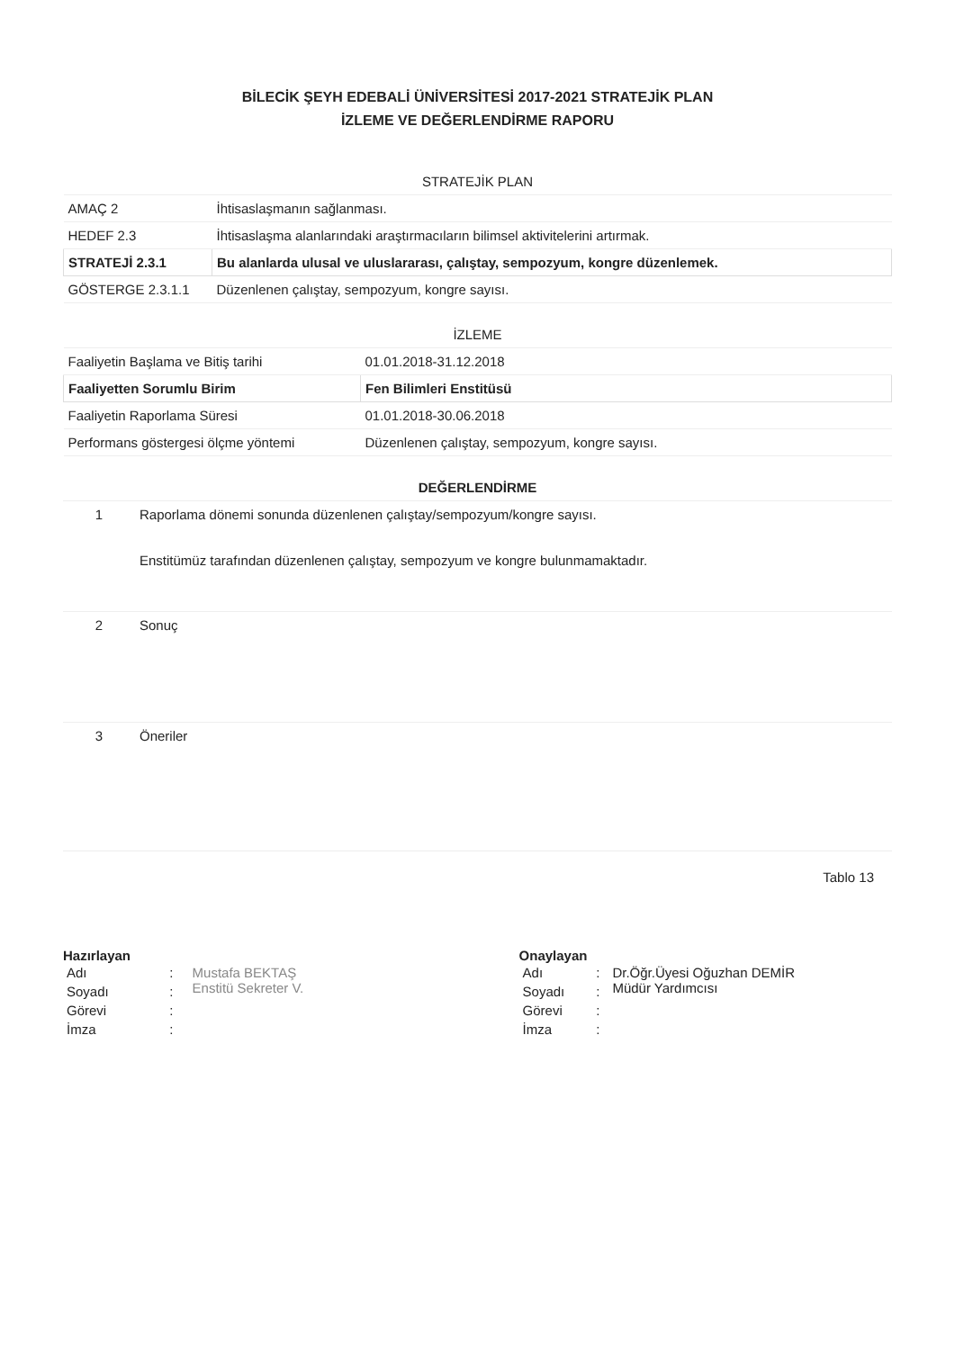BİLECİK ŞEYH EDEBALİ ÜNİVERSİTESİ 2017-2021 STRATEJİK PLAN
İZLEME VE DEĞERLENDİRME RAPORU
| STRATEJİK PLAN | |
| --- | --- |
| AMAÇ 2 | İhtisaslaşmanın sağlanması. |
| HEDEF 2.3 | İhtisaslaşma alanlarındaki araştırmacıların bilimsel aktivitelerini artırmak. |
| STRATEJİ 2.3.1 | Bu alanlarda ulusal ve uluslararası, çalıştay, sempozyum, kongre düzenlemek. |
| GÖSTERGE 2.3.1.1 | Düzenlenen çalıştay, sempozyum, kongre sayısı. |
| İZLEME | |
| --- | --- |
| Faaliyetin Başlama ve Bitiş tarihi | 01.01.2018-31.12.2018 |
| Faaliyetten Sorumlu Birim | Fen Bilimleri Enstitüsü |
| Faaliyetin Raporlama Süresi | 01.01.2018-30.06.2018 |
| Performans göstergesi ölçme yöntemi | Düzenlenen çalıştay, sempozyum, kongre sayısı. |
| DEĞERLENDİRME | |
| --- | --- |
| 1 | Raporlama dönemi sonunda düzenlenen çalıştay/sempozyum/kongre sayısı. Enstitümüz tarafından düzenlenen çalıştay, sempozyum ve kongre bulunmamaktadır. |
| 2 | Sonuç |
| 3 | Öneriler |
Tablo 13
Hazırlayan
| Adı | : | Mustafa BEKTAŞ Enstitü Sekreter V. |
| Soyadı | : | |
| Görevi | : | |
| İmza | : | |
Onaylayan
| Adı | : | Dr.Öğr.Üyesi Oğuzhan DEMİR Müdür Yardımcısı |
| Soyadı | : | |
| Görevi | : | |
| İmza | : | |